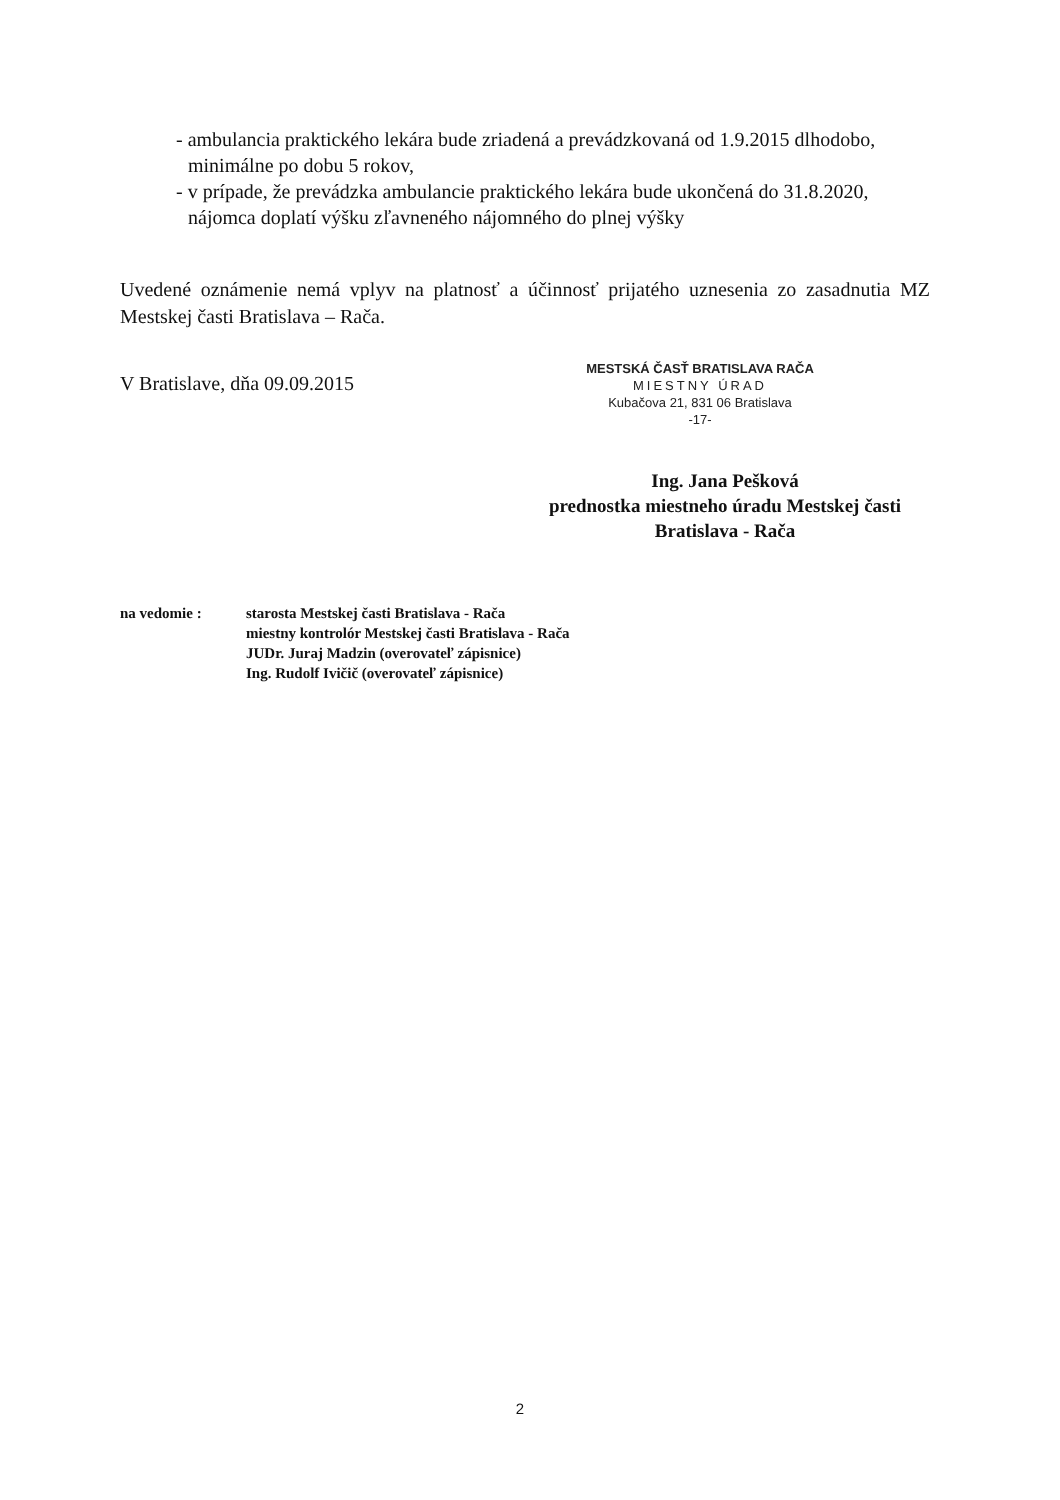- ambulancia praktického lekára bude zriadená a prevádzkovaná od 1.9.2015 dlhodobo, minimálne po dobu 5 rokov,
- v prípade, že prevádzka ambulancie praktického lekára bude ukončená do 31.8.2020, nájomca doplatí výšku zľavneného nájomného do plnej výšky
Uvedené oznámenie nemá vplyv na platnosť a účinnosť prijatého uznesenia zo zasadnutia MZ Mestskej časti Bratislava – Rača.
V Bratislave, dňa 09.09.2015
MESTSKÁ ČASŤ BRATISLAVA RAČA
MIESTNY ÚRAD
Kubačova 21, 831 06 Bratislava
-17-
Ing. Jana Pešková
prednostka miestneho úradu Mestskej časti
Bratislava - Rača
| na vedomie : | starosta Mestskej časti Bratislava - Rača miestny kontrolór Mestskej časti Bratislava - Rača JUDr. Juraj Madzin (overovateľ zápisnice) Ing. Rudolf Ivičič (overovateľ zápisnice) |
2